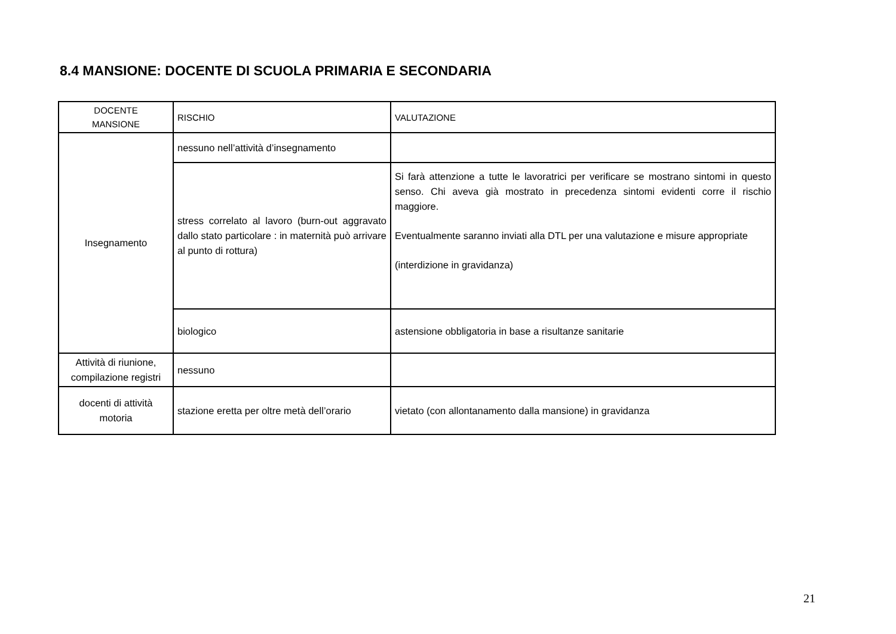8.4 MANSIONE: DOCENTE DI SCUOLA PRIMARIA E SECONDARIA
| DOCENTE MANSIONE | RISCHIO | VALUTAZIONE |
| Insegnamento | nessuno nell’attività d’insegnamento | |
| | stress correlato al lavoro (burn-out aggravato dallo stato particolare : in maternità può arrivare al punto di rottura) | Si farà attenzione a tutte le lavoratrici per verificare se mostrano sintomi in questo senso. Chi aveva già mostrato in precedenza sintomi evidenti corre il rischio maggiore. Eventualmente saranno inviati alla DTL per una valutazione e misure appropriate (interdizione in gravidanza) |
| | biologico | astensione obbligatoria in base a risultanze sanitarie |
| Attività di riunione, compilazione registri | nessuno | |
| docenti di attività motoria | stazione eretta per oltre metà dell’orario | vietato (con allontanamento dalla mansione) in gravidanza |
21